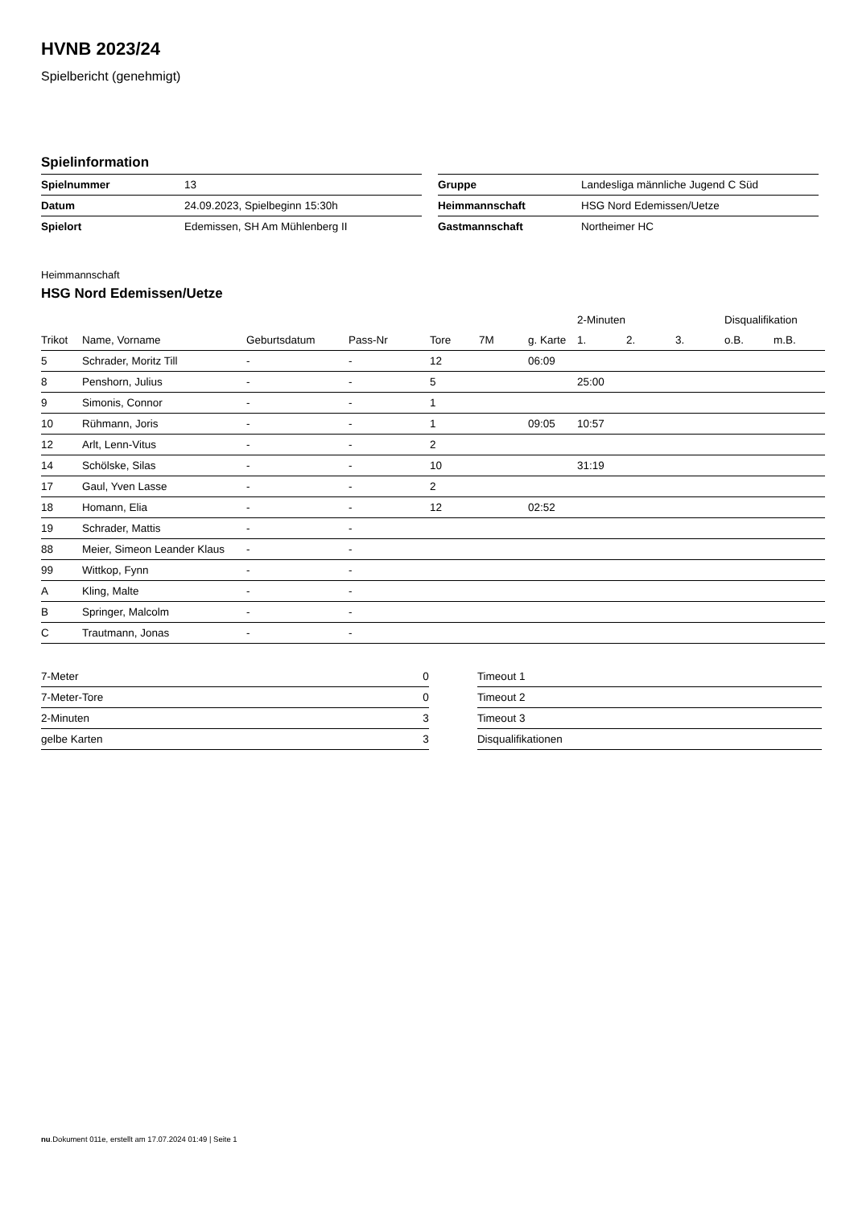HVNB 2023/24
Spielbericht (genehmigt)
Spielinformation
| Spielnummer | 13 |
| Datum | 24.09.2023, Spielbeginn 15:30h |
| Spielort | Edemissen, SH Am Mühlenberg II |
| Gruppe | Landesliga männliche Jugend C Süd |
| Heimmannschaft | HSG Nord Edemissen/Uetze |
| Gastmannschaft | Northeimer HC |
Heimmannschaft
HSG Nord Edemissen/Uetze
| | | | | | | | 2-Minuten | | | Disqualifikation | |
| --- | --- | --- | --- | --- | --- | --- | --- | --- | --- | --- | --- |
| Trikot | Name, Vorname | Geburtsdatum | Pass-Nr | Tore | 7M | g. Karte | 1. | 2. | 3. | o.B. | m.B. |
| 5 | Schrader, Moritz Till | - | - | 12 | | 06:09 | | | | | |
| 8 | Penshorn, Julius | - | - | 5 | | | 25:00 | | | | |
| 9 | Simonis, Connor | - | - | 1 | | | | | | | |
| 10 | Rühmann, Joris | - | - | 1 | | 09:05 | 10:57 | | | | |
| 12 | Arlt, Lenn-Vitus | - | - | 2 | | | | | | | |
| 14 | Schölske, Silas | - | - | 10 | | | 31:19 | | | | |
| 17 | Gaul, Yven Lasse | - | - | 2 | | | | | | | |
| 18 | Homann, Elia | - | - | 12 | | 02:52 | | | | | |
| 19 | Schrader, Mattis | - | - | | | | | | | | |
| 88 | Meier, Simeon Leander Klaus | - | - | | | | | | | | |
| 99 | Wittkop, Fynn | - | - | | | | | | | | |
| A | Kling, Malte | - | - | | | | | | | | |
| B | Springer, Malcolm | - | - | | | | | | | | |
| C | Trautmann, Jonas | - | - | | | | | | | | |
| 7-Meter | 0 |
| 7-Meter-Tore | 0 |
| 2-Minuten | 3 |
| gelbe Karten | 3 |
| Timeout 1 |
| Timeout 2 |
| Timeout 3 |
| Disqualifikationen |
nu.Dokument 011e, erstellt am 17.07.2024 01:49 | Seite 1